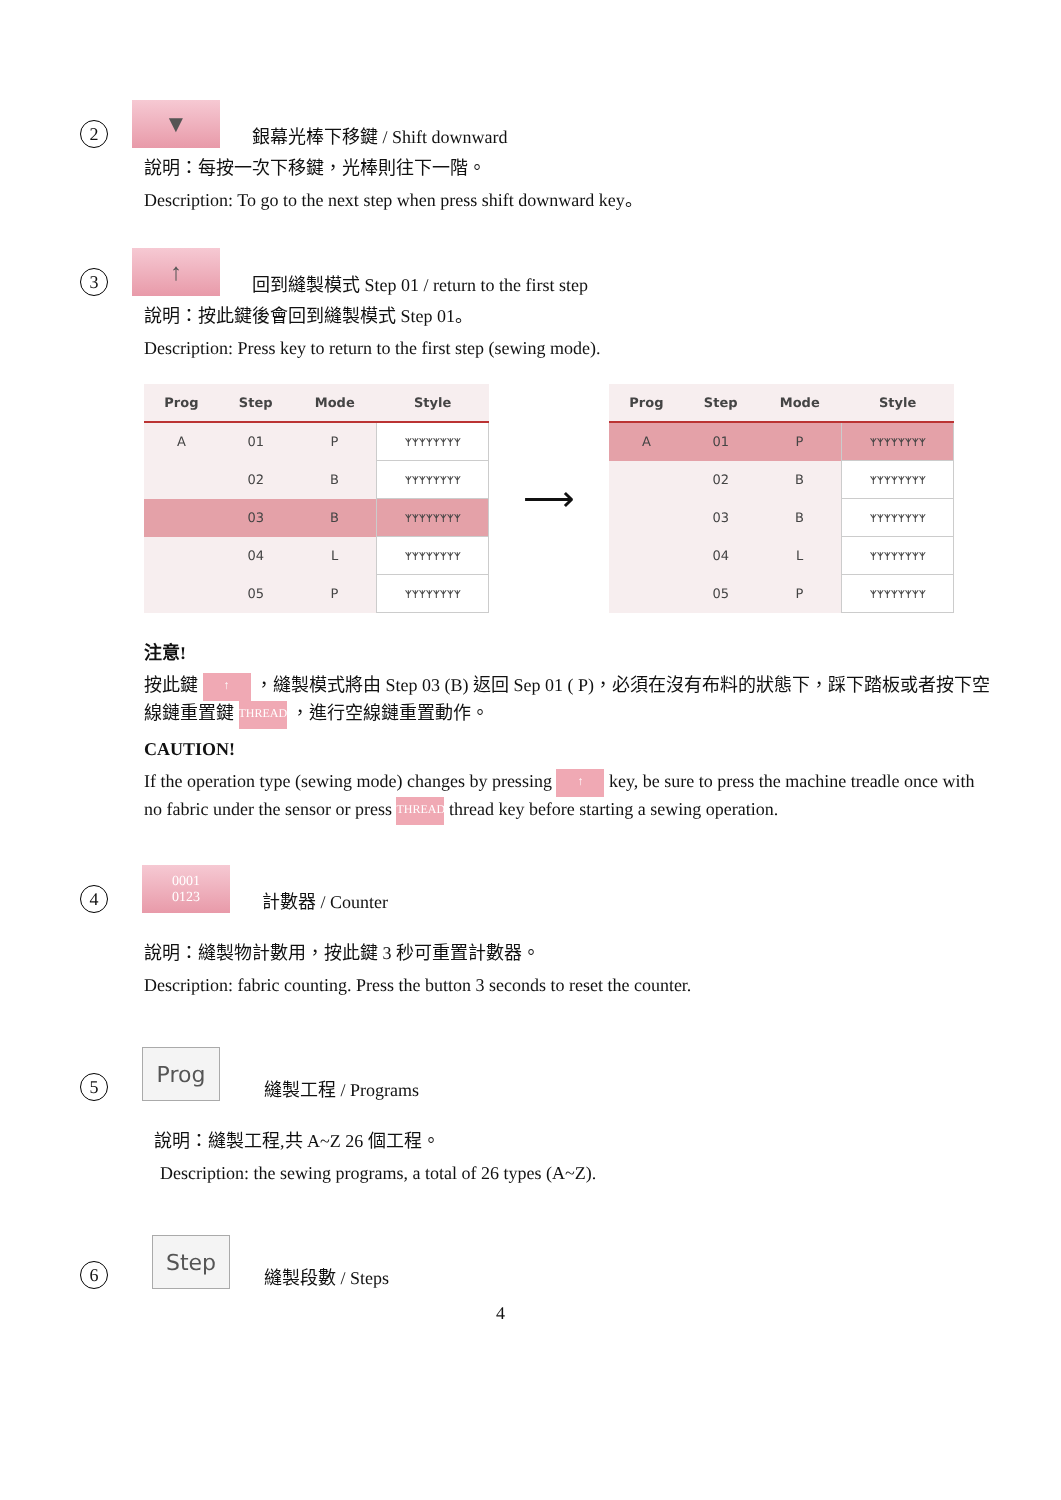2
▼
銀幕光棒下移鍵 / Shift downward
說明：每按一次下移鍵，光棒則往下一階。
Description: To go to the next step when press shift downward key。
3
↑
回到縫製模式 Step 01 / return to the first step
說明：按此鍵後會回到縫製模式 Step 01。
Description: Press key to return to the first step (sewing mode).
| Prog | Step | Mode | Style |
| --- | --- | --- | --- |
| A | 01 | P | ᛉᛉᛉᛉᛉᛉᛉᛉ |
| | 02 | B | ᛉᛉᛉᛉᛉᛉᛉᛉ |
| | 03 | B | ᛉᛉᛉᛉᛉᛉᛉᛉ |
| | 04 | L | ᛉᛉᛉᛉᛉᛉᛉᛉ |
| | 05 | P | ᛉᛉᛉᛉᛉᛉᛉᛉ |
⟶
| Prog | Step | Mode | Style |
| --- | --- | --- | --- |
| A | 01 | P | ᛉᛉᛉᛉᛉᛉᛉᛉ |
| | 02 | B | ᛉᛉᛉᛉᛉᛉᛉᛉ |
| | 03 | B | ᛉᛉᛉᛉᛉᛉᛉᛉ |
| | 04 | L | ᛉᛉᛉᛉᛉᛉᛉᛉ |
| | 05 | P | ᛉᛉᛉᛉᛉᛉᛉᛉ |
注意!
按此鍵 ↑ ，縫製模式將由 Step 03 (B) 返回 Sep 01 ( P)，必須在沒有布料的狀態下，踩下踏板或者按下空線鏈重置鍵 THREAD ，進行空線鏈重置動作。
CAUTION!
If the operation type (sewing mode) changes by pressing ↑ key, be sure to press the machine treadle once with no fabric under the sensor or press THREAD thread key before starting a sewing operation.
4
0001
0123
計數器 / Counter
說明：縫製物計數用，按此鍵 3 秒可重置計數器。
Description: fabric counting. Press the button 3 seconds to reset the counter.
5
Prog
縫製工程 / Programs
說明：縫製工程,共 A~Z 26 個工程。
Description: the sewing programs, a total of 26 types (A~Z).
6
Step
縫製段數 / Steps
4